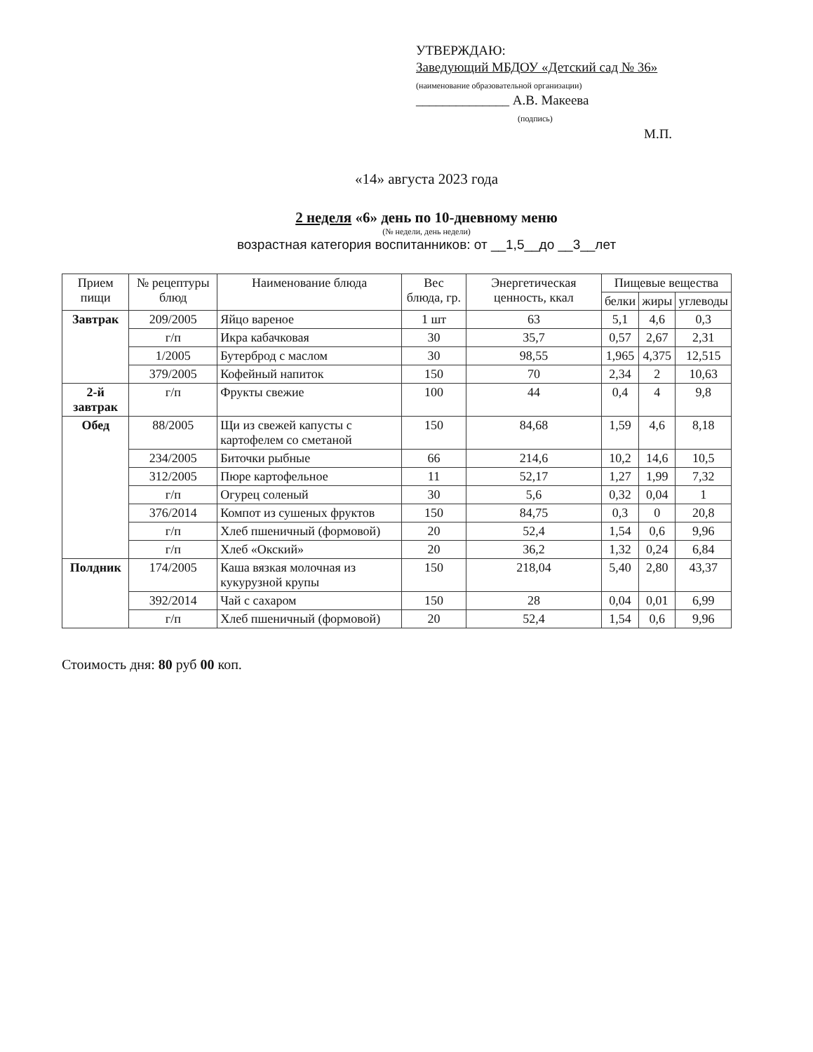УТВЕРЖДАЮ:
Заведующий МБДОУ «Детский сад № 36»
(наименование образовательной организации)
______________ А.В. Макеева
(подпись)
М.П.
«14» августа 2023 года
2 неделя «6» день по 10-дневному меню
(№ недели, день недели)
возрастная категория воспитанников: от __1,5__до __3__лет
| Прием пищи | № рецептуры блюд | Наименование блюда | Вес блюда, гр. | Энергетическая ценность, ккал | Пищевые вещества | | |
| --- | --- | --- | --- | --- | --- | --- | --- |
| | | | | | белки | жиры | углеводы |
| Завтрак | 209/2005 | Яйцо вареное | 1 шт | 63 | 5,1 | 4,6 | 0,3 |
| | г/п | Икра кабачковая | 30 | 35,7 | 0,57 | 2,67 | 2,31 |
| | 1/2005 | Бутерброд с маслом | 30 | 98,55 | 1,965 | 4,375 | 12,515 |
| | 379/2005 | Кофейный напиток | 150 | 70 | 2,34 | 2 | 10,63 |
| 2-й завтрак | г/п | Фрукты свежие | 100 | 44 | 0,4 | 4 | 9,8 |
| Обед | 88/2005 | Щи из свежей капусты с картофелем со сметаной | 150 | 84,68 | 1,59 | 4,6 | 8,18 |
| | 234/2005 | Биточки рыбные | 66 | 214,6 | 10,2 | 14,6 | 10,5 |
| | 312/2005 | Пюре картофельное | 11 | 52,17 | 1,27 | 1,99 | 7,32 |
| | г/п | Огурец соленый | 30 | 5,6 | 0,32 | 0,04 | 1 |
| | 376/2014 | Компот из сушеных фруктов | 150 | 84,75 | 0,3 | 0 | 20,8 |
| | г/п | Хлеб пшеничный (формовой) | 20 | 52,4 | 1,54 | 0,6 | 9,96 |
| | г/п | Хлеб «Окский» | 20 | 36,2 | 1,32 | 0,24 | 6,84 |
| Полдник | 174/2005 | Каша вязкая молочная из кукурузной крупы | 150 | 218,04 | 5,40 | 2,80 | 43,37 |
| | 392/2014 | Чай с сахаром | 150 | 28 | 0,04 | 0,01 | 6,99 |
| | г/п | Хлеб пшеничный (формовой) | 20 | 52,4 | 1,54 | 0,6 | 9,96 |
Стоимость дня: 80 руб 00 коп.